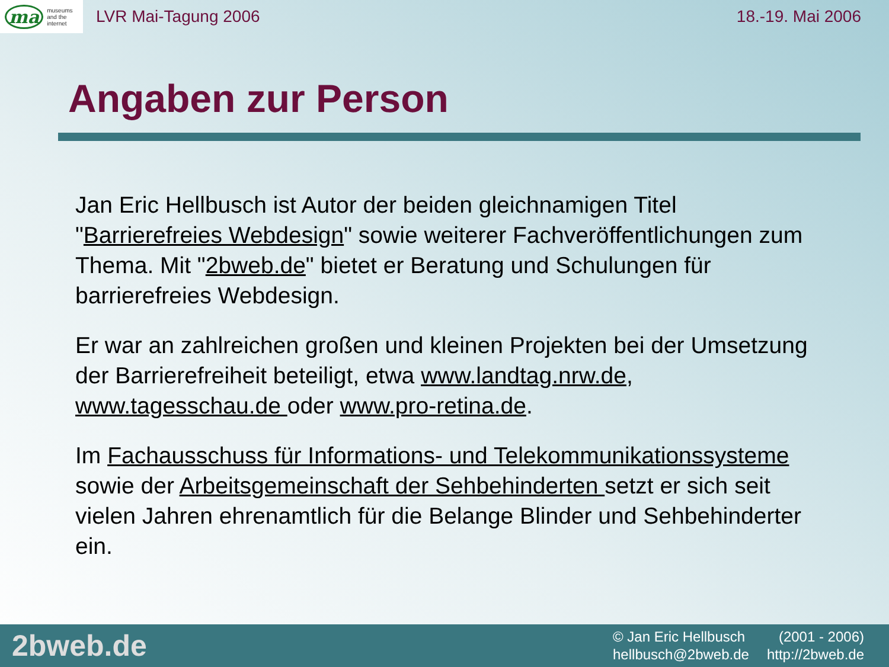ma museums
and the
internet
LVR Mai-Tagung 2006 18.-19. Mai 2006
Angaben zur Person
Jan Eric Hellbusch ist Autor der beiden gleichnamigen Titel "Barrierefreies Webdesign" sowie weiterer Fachveröffentlichungen zum Thema. Mit "2bweb.de" bietet er Beratung und Schulungen für barrierefreies Webdesign.
Er war an zahlreichen großen und kleinen Projekten bei der Umsetzung der Barrierefreiheit beteiligt, etwa www.landtag.nrw.de, www.tagesschau.de oder www.pro-retina.de.
Im Fachausschuss für Informations- und Telekommunikationssysteme sowie der Arbeitsgemeinschaft der Sehbehinderten setzt er sich seit vielen Jahren ehrenamtlich für die Belange Blinder und Sehbehinderter ein.
2bweb.de
© Jan Eric Hellbusch (2001 - 2006) hellbusch@2bweb.de http://2bweb.de